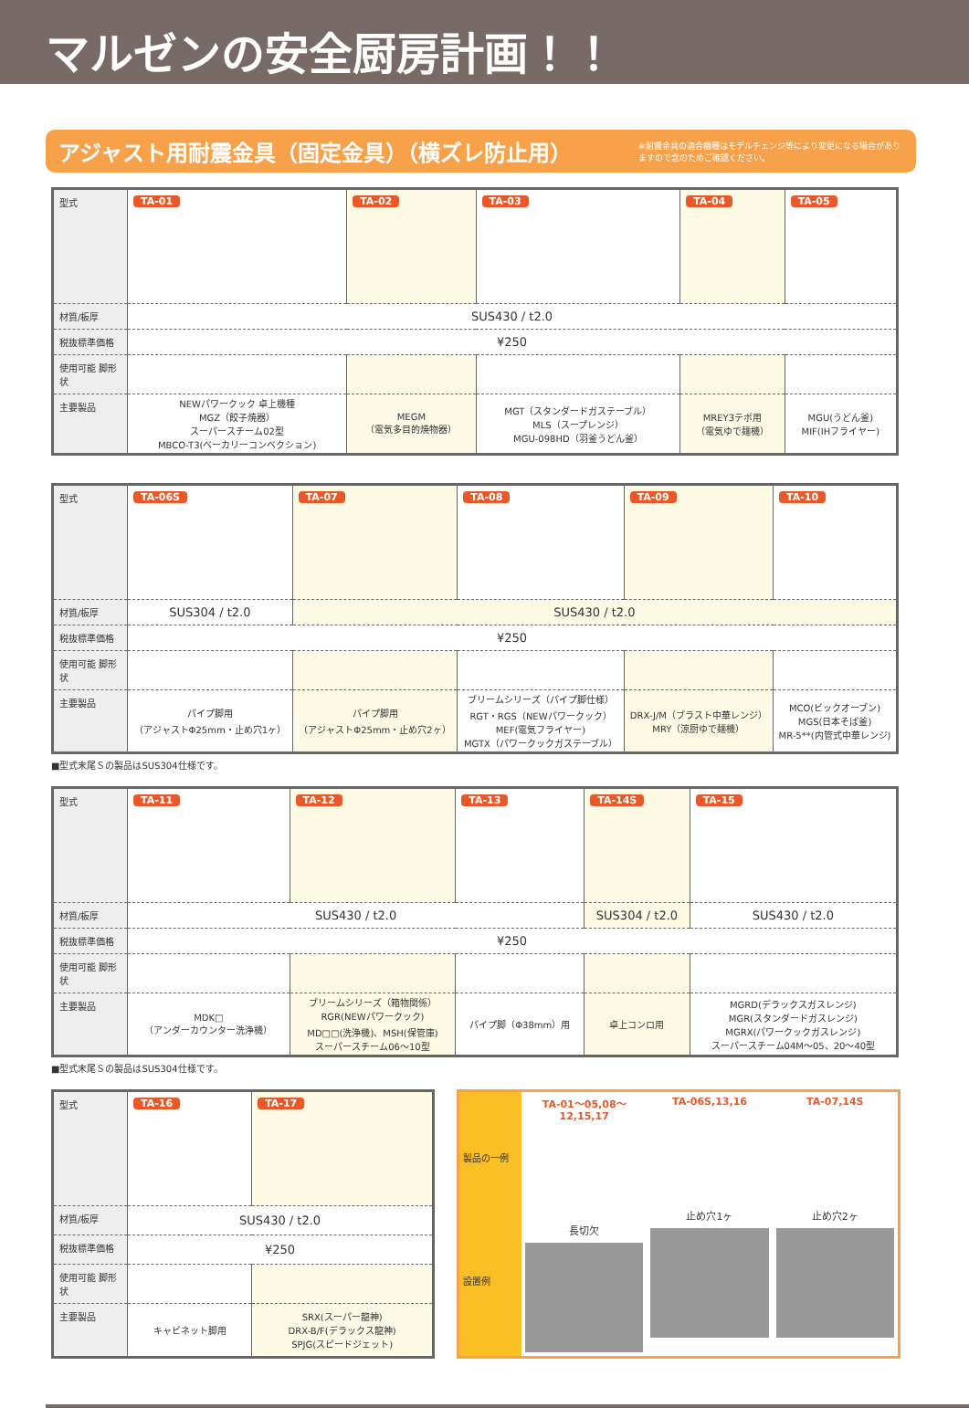マルゼンの安全厨房計画！！
アジャスト用耐震金具（固定金具）（横ズレ防止用）
※耐震金具の適合機種はモデルチェンジ等により変更になる場合がありますので念のためご確認ください。
| 型式 | TA-01 | TA-02 | TA-03 | TA-04 | TA-05 |
| 材質/板厚 | SUS430 / t2.0 | | | | |
| 税抜標準価格 | ¥250 | | | | |
| 使用可能 脚形状 | | | | | |
| 主要製品 | NEWパワークック 卓上機種 MGZ（餃子焼器） スーパースチーム02型 MBCO-T3(ベーカリーコンベクション) | MEGM （電気多目的焼物器） | MGT（スタンダードガステーブル） MLS（スープレンジ） MGU-098HD（羽釜うどん釜） | MREY3テボ用 （電気ゆで麺機） | MGU(うどん釜) MIF(IHフライヤー) |
| 型式 | TA-06S | TA-07 | TA-08 | TA-09 | TA-10 |
| 材質/板厚 | SUS304 / t2.0 | SUS430 / t2.0 | | | |
| 税抜標準価格 | ¥250 | | | | |
| 使用可能 脚形状 | | | | | |
| 主要製品 | パイプ脚用 （アジャストΦ25mm・止め穴1ヶ） | パイプ脚用 （アジャストΦ25mm・止め穴2ヶ） | ブリームシリーズ（パイプ脚仕様） RGT・RGS（NEWパワークック） MEF(電気フライヤー) MGTX（パワークックガステーブル） | DRX-J/M（ブラスト中華レンジ） MRY（涼厨ゆで麺機） | MCO(ビックオーブン) MGS(日本そば釜) MR-5**(内管式中華レンジ) |
■型式末尾Ｓの製品はSUS304仕様です。
| 型式 | TA-11 | TA-12 | TA-13 | TA-14S | TA-15 |
| 材質/板厚 | SUS430 / t2.0 | | | SUS304 / t2.0 | SUS430 / t2.0 |
| 税抜標準価格 | ¥250 | | | | |
| 使用可能 脚形状 | | | | | |
| 主要製品 | MDK□ （アンダーカウンター洗浄機） | ブリームシリーズ（箱物関係） RGR(NEWパワークック) MD□□(洗浄機)、MSH(保管庫) スーパースチーム06〜10型 | パイプ脚（Φ38mm）用 | 卓上コンロ用 | MGRD(デラックスガスレンジ) MGR(スタンダードガスレンジ) MGRX(パワークックガスレンジ) スーパースチーム04M〜05、20〜40型 |
■型式末尾Ｓの製品はSUS304仕様です。
| 型式 | TA-16 | TA-17 |
| 材質/板厚 | SUS430 / t2.0 | |
| 税抜標準価格 | ¥250 | |
| 使用可能 脚形状 | | |
| 主要製品 | キャビネット脚用 | SRX(スーパー龍神) DRX-B/F(デラックス龍神) SPJG(スピードジェット) |
製品の一例
設置例
TA-01～05,08～12,15,17
長切欠
TA-06S,13,16
止め穴1ヶ
TA-07,14S
止め穴2ヶ